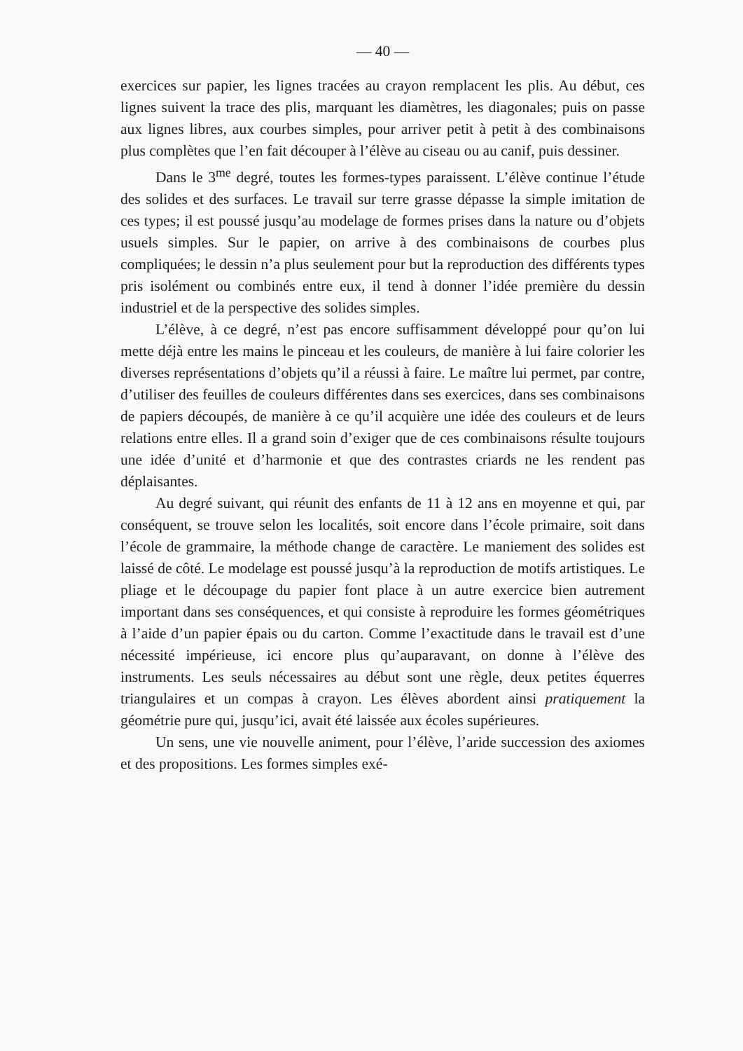— 40 —
exercices sur papier, les lignes tracées au crayon remplacent les plis. Au début, ces lignes suivent la trace des plis, marquant les diamètres, les diagonales; puis on passe aux lignes libres, aux courbes simples, pour arriver petit à petit à des combinaisons plus complètes que l’en fait découper à l’élève au ciseau ou au canif, puis dessiner.
Dans le 3<sup>me</sup> degré, toutes les formes-types paraissent. L’élève continue l’étude des solides et des surfaces. Le travail sur terre grasse dépasse la simple imitation de ces types; il est poussé jusqu’au modelage de formes prises dans la nature ou d’objets usuels simples. Sur le papier, on arrive à des combinaisons de courbes plus compliquées; le dessin n’a plus seulement pour but la reproduction des différents types pris isolément ou combinés entre eux, il tend à donner l’idée première du dessin industriel et de la perspective des solides simples.
L’élève, à ce degré, n’est pas encore suffisamment développé pour qu’on lui mette déjà entre les mains le pinceau et les couleurs, de manière à lui faire colorier les diverses représentations d’objets qu’il a réussi à faire. Le maître lui permet, par contre, d’utiliser des feuilles de couleurs différentes dans ses exercices, dans ses combinaisons de papiers découpés, de manière à ce qu’il acquière une idée des couleurs et de leurs relations entre elles. Il a grand soin d’exiger que de ces combinaisons résulte toujours une idée d’unité et d’harmonie et que des contrastes criards ne les rendent pas déplaisantes.
Au degré suivant, qui réunit des enfants de 11 à 12 ans en moyenne et qui, par conséquent, se trouve selon les localités, soit encore dans l’école primaire, soit dans l’école de grammaire, la méthode change de caractère. Le maniement des solides est laissé de côté. Le modelage est poussé jusqu’à la reproduction de motifs artistiques. Le pliage et le découpage du papier font place à un autre exercice bien autrement important dans ses conséquences, et qui consiste à reproduire les formes géométriques à l’aide d’un papier épais ou du carton. Comme l’exactitude dans le travail est d’une nécessité impérieuse, ici encore plus qu’auparavant, on donne à l’élève des instruments. Les seuls nécessaires au début sont une règle, deux petites équerres triangulaires et un compas à crayon. Les élèves abordent ainsi pratiquement la géométrie pure qui, jusqu’ici, avait été laissée aux écoles supérieures.
Un sens, une vie nouvelle animent, pour l’élève, l’aride succession des axiomes et des propositions. Les formes simples exé-